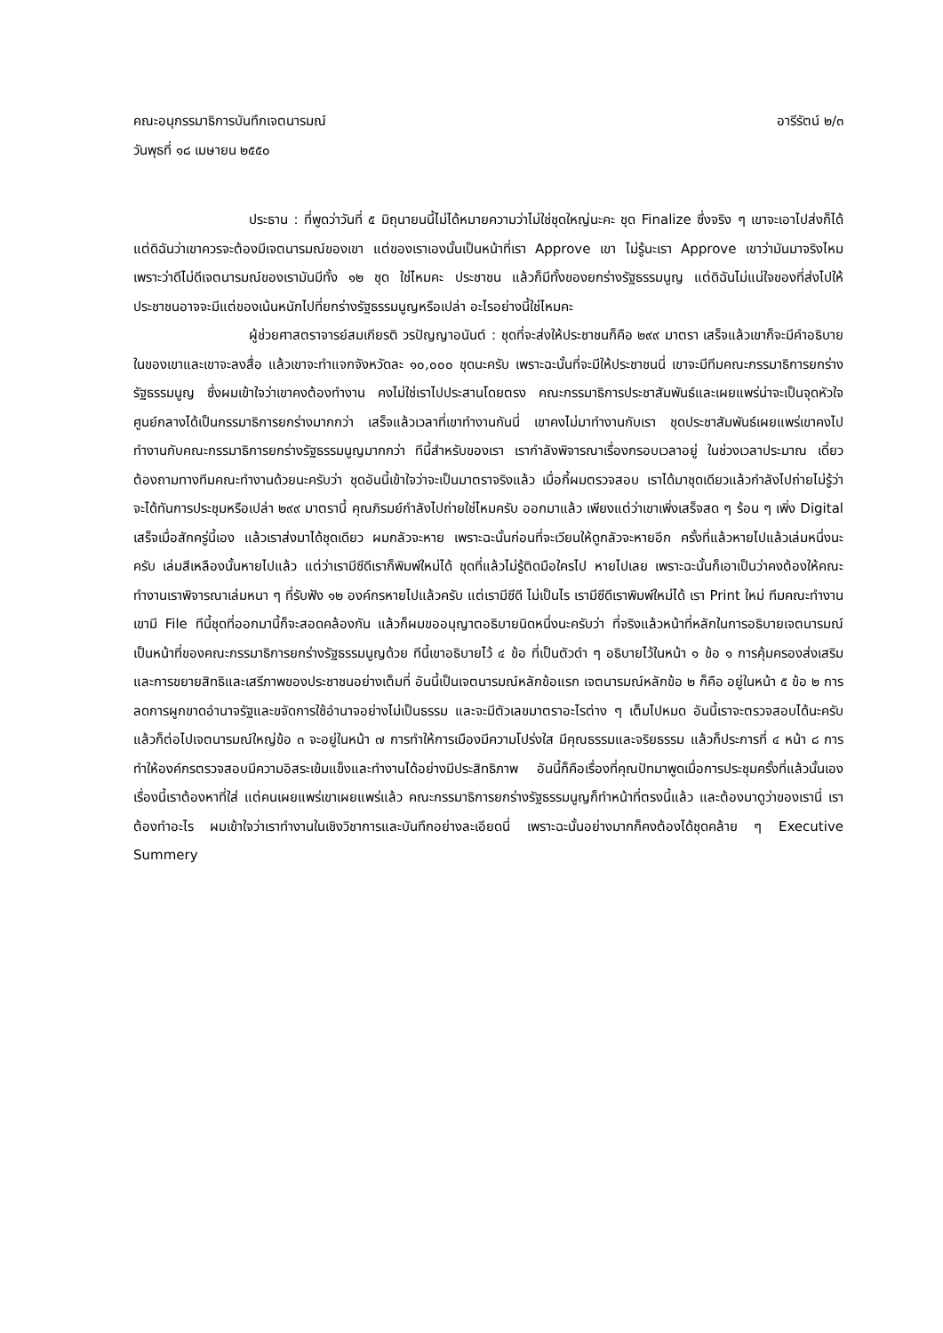คณะอนุกรรมาธิการบันทึกเจตนารมณ์ อารีรัตน์ ๒/๓
วันพุธที่ ๑๘ เมษายน ๒๕๕๐
ประธาน : ที่พูดว่าวันที่ ๕ มิถุนายนนี้ไม่ได้หมายความว่าไม่ใช่ชุดใหญ่นะคะ ชุด Finalize ซึ่งจริง ๆ เขาจะเอาไปส่งก็ได้ แต่ดิฉันว่าเขาควรจะต้องมีเจตนารมณ์ของเขา แต่ของเราเองนั้นเป็นหน้าที่เรา Approve เขา ไม่รู้นะเรา Approve เขาว่ามันมาจริงไหม เพราะว่าดีไม่ดีเจตนารมณ์ของเรามันมีทั้ง ๑๒ ชุด ใช่ไหมคะ ประชาชน แล้วก็มีทั้งของยกร่างรัฐธรรมนูญ แต่ดิฉันไม่แน่ใจของที่ส่งไปให้ประชาชนอาจจะมีแต่ของเน้นหนักไปที่ยกร่างรัฐธรรมนูญหรือเปล่า อะไรอย่างนี้ใช่ไหมคะ
ผู้ช่วยศาสตราจารย์สมเกียรติ วรปัญญาอนันต์ : ชุดที่จะส่งให้ประชาชนก็คือ ๒๙๙ มาตรา เสร็จแล้วเขาก็จะมีคำอธิบายในของเขาและเขาจะลงสื่อ แล้วเขาจะทำแจกจังหวัดละ ๑๐,๐๐๐ ชุดนะครับ เพราะฉะนั้นที่จะมีให้ประชาชนนี่ เขาจะมีทีมคณะกรรมาธิการยกร่างรัฐธรรมนูญ ซึ่งผมเข้าใจว่าเขาคงต้องทำงาน คงไม่ใช่เราไปประสานโดยตรง คณะกรรมาธิการประชาสัมพันธ์และเผยแพร่น่าจะเป็นจุดหัวใจศูนย์กลางได้เป็นกรรมาธิการยกร่างมากกว่า เสร็จแล้วเวลาที่เขาทำงานกันนี่ เขาคงไม่มาทำงานกับเรา ชุดประชาสัมพันธ์เผยแพร่เขาคงไปทำงานกับคณะกรรมาธิการยกร่างรัฐธรรมนูญมากกว่า ทีนี้สำหรับของเรา เรากำลังพิจารณาเรื่องกรอบเวลาอยู่ ในช่วงเวลาประมาณ เดี๋ยวต้องถามทางทีมคณะทำงานด้วยนะครับว่า ชุดอันนี้เข้าใจว่าจะเป็นมาตราจริงแล้ว เมื่อกี้ผมตรวจสอบ เราได้มาชุดเดียวแล้วกำลังไปถ่ายไม่รู้ว่าจะได้ทันการประชุมหรือเปล่า ๒๙๙ มาตรานี้ คุณภิรมย์กำลังไปถ่ายใช่ไหมครับ ออกมาแล้ว เพียงแต่ว่าเขาเพิ่งเสร็จสด ๆ ร้อน ๆ เพิ่ง Digital เสร็จเมื่อสักครู่นี้เอง แล้วเราส่งมาได้ชุดเดียว ผมกลัวจะหาย เพราะฉะนั้นก่อนที่จะเวียนให้ดูกลัวจะหายอีก ครั้งที่แล้วหายไปแล้วเล่มหนึ่งนะครับ เล่มสีเหลืองนั้นหายไปแล้ว แต่ว่าเรามีซีดีเราก็พิมพ์ใหม่ได้ ชุดที่แล้วไม่รู้ติดมือใครไป หายไปเลย เพราะฉะนั้นก็เอาเป็นว่าคงต้องให้คณะทำงานเราพิจารณาเล่มหนา ๆ ที่รับฟัง ๑๒ องค์กรหายไปแล้วครับ แต่เรามีซีดี ไม่เป็นไร เรามีซีดีเราพิมพ์ใหม่ได้ เรา Print ใหม่ ทีมคณะทำงานเขามี File ทีนี้ชุดที่ออกมานี้ก็จะสอดคล้องกัน แล้วก็ผมขออนุญาตอธิบายนิดหนึ่งนะครับว่า ที่จริงแล้วหน้าที่หลักในการอธิบายเจตนารมณ์เป็นหน้าที่ของคณะกรรมาธิการยกร่างรัฐธรรมนูญด้วย ทีนี้เขาอธิบายไว้ ๔ ข้อ ที่เป็นตัวดำ ๆ อธิบายไว้ในหน้า ๑ ข้อ ๑ การคุ้มครองส่งเสริมและการขยายสิทธิและเสรีภาพของประชาชนอย่างเต็มที่ อันนี้เป็นเจตนารมณ์หลักข้อแรก เจตนารมณ์หลักข้อ ๒ ก็คือ อยู่ในหน้า ๕ ข้อ ๒ การลดการผูกขาดอำนาจรัฐและขจัดการใช้อำนาจอย่างไม่เป็นธรรม และจะมีตัวเลขมาตราอะไรต่าง ๆ เต็มไปหมด อันนี้เราจะตรวจสอบได้นะครับ แล้วก็ต่อไปเจตนารมณ์ใหญ่ข้อ ๓ จะอยู่ในหน้า ๗ การทำให้การเมืองมีความโปร่งใส มีคุณธรรมและจริยธรรม แล้วก็ประการที่ ๔ หน้า ๘ การทำให้องค์กรตรวจสอบมีความอิสระเข้มแข็งและทำงานได้อย่างมีประสิทธิภาพ อันนี้ก็คือเรื่องที่คุณปัทมาพูดเมื่อการประชุมครั้งที่แล้วนั้นเอง เรื่องนี้เราต้องหาที่ใส่ แต่คนเผยแพร่เขาเผยแพร่แล้ว คณะกรรมาธิการยกร่างรัฐธรรมนูญก็ทำหน้าที่ตรงนี้แล้ว และต้องมาดูว่าของเรานี่ เราต้องทำอะไร ผมเข้าใจว่าเราทำงานในเชิงวิชาการและบันทึกอย่างละเอียดนี่ เพราะฉะนั้นอย่างมากก็คงต้องได้ชุดคล้าย ๆ Executive Summery